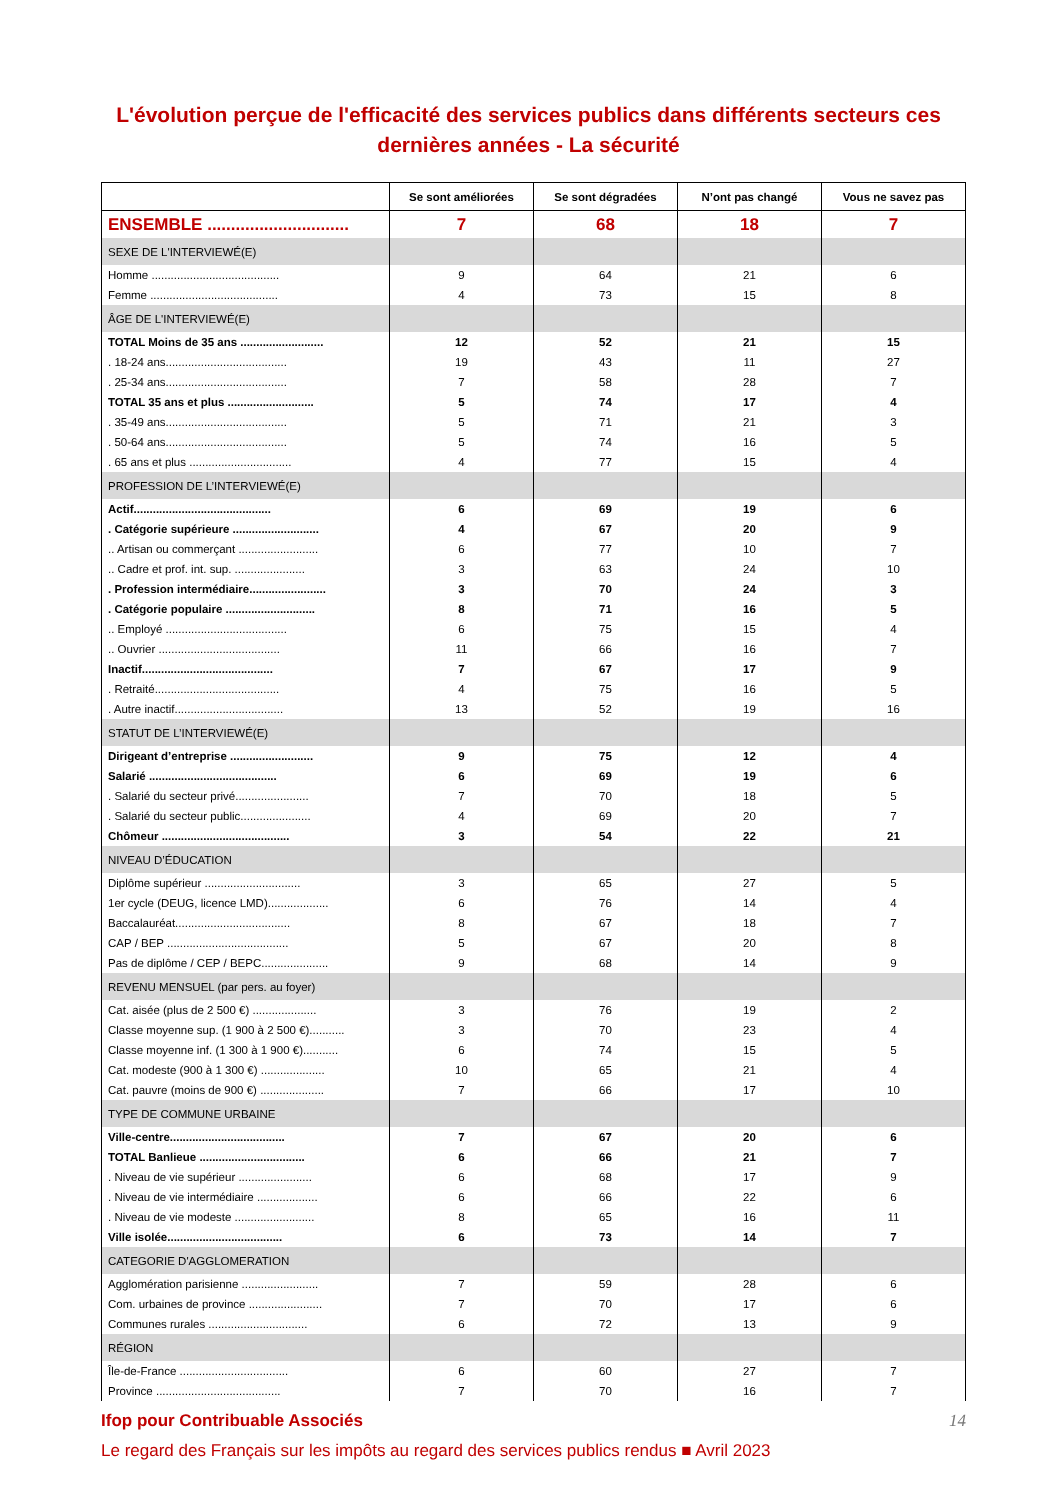L'évolution perçue de l'efficacité des services publics dans différents secteurs ces dernières années - La sécurité
| | Se sont améliorées | Se sont dégradées | N’ont pas changé | Vous ne savez pas |
| --- | --- | --- | --- | --- |
| ENSEMBLE .............................. | 7 | 68 | 18 | 7 |
| SEXE DE L'INTERVIEWÉ(E) | | | | |
| Homme ........................................ | 9 | 64 | 21 | 6 |
| Femme ........................................ | 4 | 73 | 15 | 8 |
| ÂGE DE L'INTERVIEWÉ(E) | | | | |
| TOTAL Moins de 35 ans .......................... | 12 | 52 | 21 | 15 |
| . 18-24 ans...................................... | 19 | 43 | 11 | 27 |
| . 25-34 ans...................................... | 7 | 58 | 28 | 7 |
| TOTAL 35 ans et plus ........................... | 5 | 74 | 17 | 4 |
| . 35-49 ans...................................... | 5 | 71 | 21 | 3 |
| . 50-64 ans...................................... | 5 | 74 | 16 | 5 |
| . 65 ans et plus ................................ | 4 | 77 | 15 | 4 |
| PROFESSION DE L’INTERVIEWÉ(E) | | | | |
| Actif........................................... | 6 | 69 | 19 | 6 |
| . Catégorie supérieure ........................... | 4 | 67 | 20 | 9 |
| .. Artisan ou commerçant ......................... | 6 | 77 | 10 | 7 |
| .. Cadre et prof. int. sup. ...................... | 3 | 63 | 24 | 10 |
| . Profession intermédiaire........................ | 3 | 70 | 24 | 3 |
| . Catégorie populaire ............................ | 8 | 71 | 16 | 5 |
| .. Employé ...................................... | 6 | 75 | 15 | 4 |
| .. Ouvrier ...................................... | 11 | 66 | 16 | 7 |
| Inactif......................................... | 7 | 67 | 17 | 9 |
| . Retraité....................................... | 4 | 75 | 16 | 5 |
| . Autre inactif.................................. | 13 | 52 | 19 | 16 |
| STATUT DE L’INTERVIEWÉ(E) | | | | |
| Dirigeant d’entreprise .......................... | 9 | 75 | 12 | 4 |
| Salarié ........................................ | 6 | 69 | 19 | 6 |
| . Salarié du secteur privé....................... | 7 | 70 | 18 | 5 |
| . Salarié du secteur public...................... | 4 | 69 | 20 | 7 |
| Chômeur ........................................ | 3 | 54 | 22 | 21 |
| NIVEAU D’ÉDUCATION | | | | |
| Diplôme supérieur .............................. | 3 | 65 | 27 | 5 |
| 1er cycle (DEUG, licence LMD)................... | 6 | 76 | 14 | 4 |
| Baccalauréat.................................... | 8 | 67 | 18 | 7 |
| CAP / BEP ...................................... | 5 | 67 | 20 | 8 |
| Pas de diplôme / CEP / BEPC..................... | 9 | 68 | 14 | 9 |
| REVENU MENSUEL (par pers. au foyer) | | | | |
| Cat. aisée (plus de 2 500 €) .................... | 3 | 76 | 19 | 2 |
| Classe moyenne sup. (1 900 à 2 500 €)........... | 3 | 70 | 23 | 4 |
| Classe moyenne inf. (1 300 à 1 900 €)........... | 6 | 74 | 15 | 5 |
| Cat. modeste (900 à 1 300 €) .................... | 10 | 65 | 21 | 4 |
| Cat. pauvre (moins de 900 €) .................... | 7 | 66 | 17 | 10 |
| TYPE DE COMMUNE URBAINE | | | | |
| Ville-centre.................................... | 7 | 67 | 20 | 6 |
| TOTAL Banlieue ................................. | 6 | 66 | 21 | 7 |
| . Niveau de vie supérieur ....................... | 6 | 68 | 17 | 9 |
| . Niveau de vie intermédiaire ................... | 6 | 66 | 22 | 6 |
| . Niveau de vie modeste ......................... | 8 | 65 | 16 | 11 |
| Ville isolée.................................... | 6 | 73 | 14 | 7 |
| CATEGORIE D'AGGLOMERATION | | | | |
| Agglomération parisienne ........................ | 7 | 59 | 28 | 6 |
| Com. urbaines de province ....................... | 7 | 70 | 17 | 6 |
| Communes rurales ............................... | 6 | 72 | 13 | 9 |
| RÉGION | | | | |
| Île-de-France .................................. | 6 | 60 | 27 | 7 |
| Province ....................................... | 7 | 70 | 16 | 7 |
Ifop pour Contribuable Associés 14
Le regard des Français sur les impôts au regard des services publics rendus ■ Avril 2023